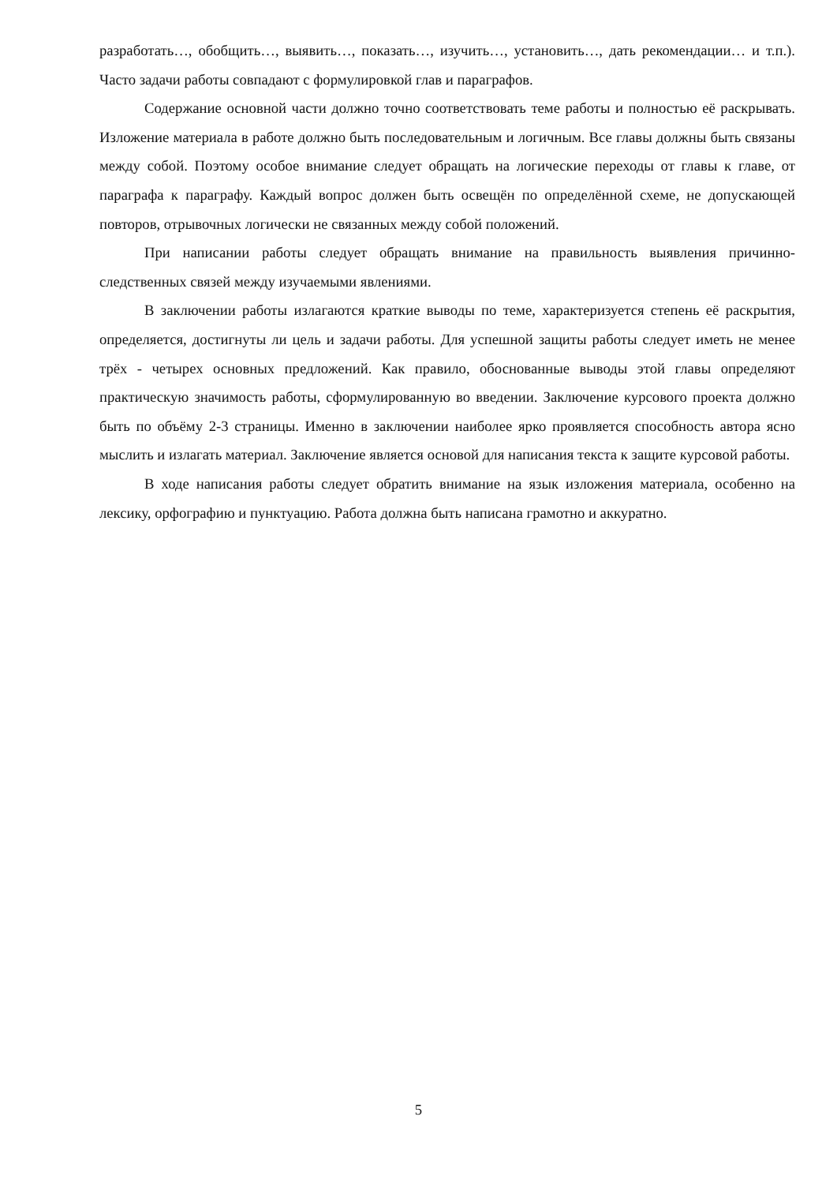разработать…, обобщить…, выявить…, показать…, изучить…, установить…, дать рекомендации… и т.п.). Часто задачи работы совпадают с формулировкой глав и параграфов.
Содержание основной части должно точно соответствовать теме работы и полностью её раскрывать. Изложение материала в работе должно быть последовательным и логичным. Все главы должны быть связаны между собой. Поэтому особое внимание следует обращать на логические переходы от главы к главе, от параграфа к параграфу. Каждый вопрос должен быть освещён по определённой схеме, не допускающей повторов, отрывочных логически не связанных между собой положений.
При написании работы следует обращать внимание на правильность выявления причинно-следственных связей между изучаемыми явлениями.
В заключении работы излагаются краткие выводы по теме, характеризуется степень её раскрытия, определяется, достигнуты ли цель и задачи работы. Для успешной защиты работы следует иметь не менее трёх - четырех основных предложений. Как правило, обоснованные выводы этой главы определяют практическую значимость работы, сформулированную во введении. Заключение курсового проекта должно быть по объёму 2-3 страницы. Именно в заключении наиболее ярко проявляется способность автора ясно мыслить и излагать материал. Заключение является основой для написания текста к защите курсовой работы.
В ходе написания работы следует обратить внимание на язык изложения материала, особенно на лексику, орфографию и пунктуацию. Работа должна быть написана грамотно и аккуратно.
5